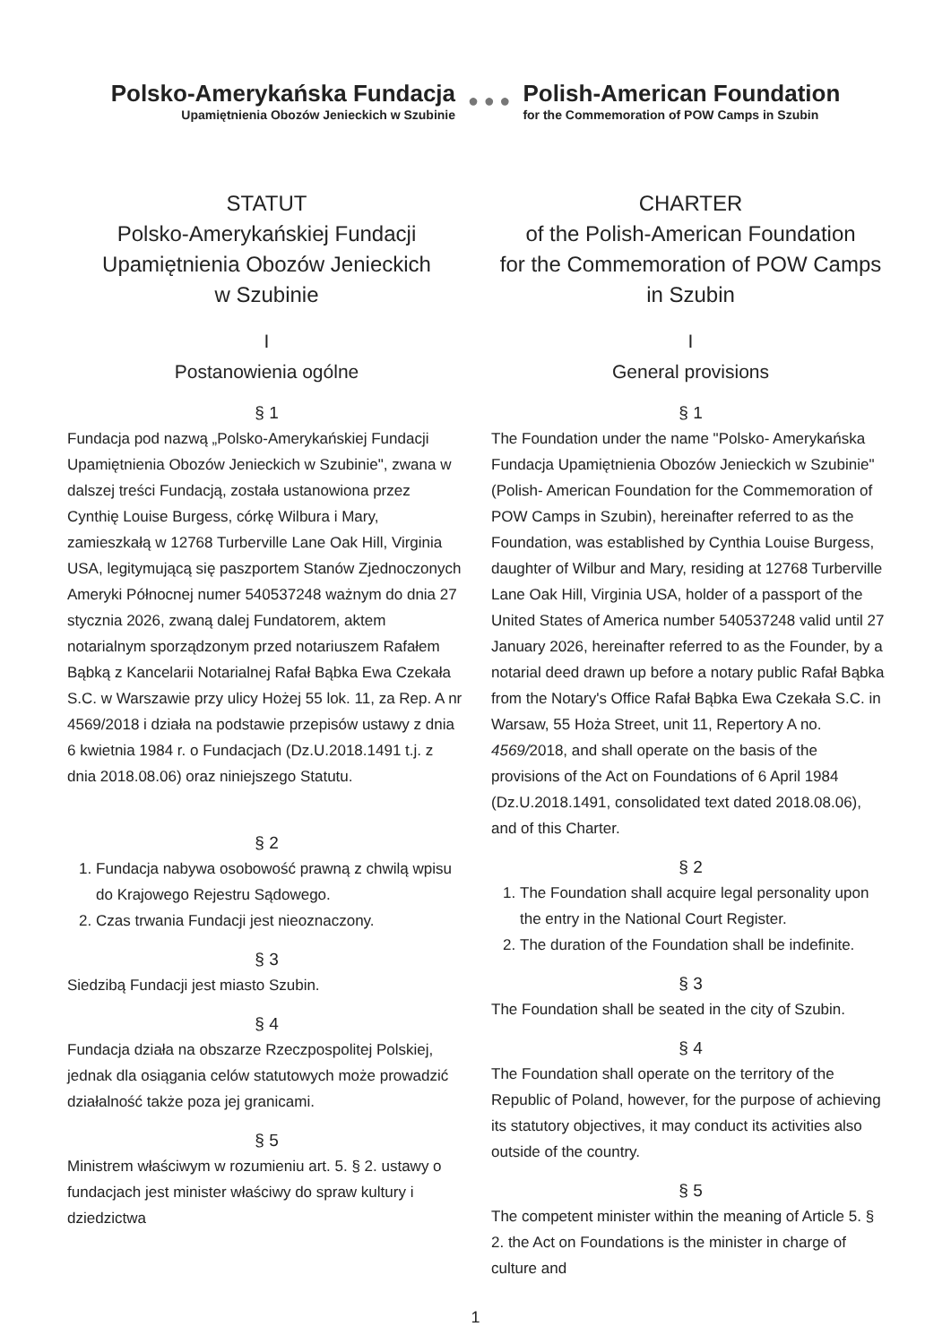Polsko-Amerykańska Fundacja
Upamiętnienia Obozów Jenieckich w Szubinie
● ● ●
Polish-American Foundation
for the Commemoration of POW Camps in Szubin
STATUT
Polsko-Amerykańskiej Fundacji
Upamiętnienia Obozów Jenieckich
w Szubinie
I
Postanowienia ogólne
§ 1
Fundacja pod nazwą „Polsko-Amerykańskiej Fundacji Upamiętnienia Obozów Jenieckich w Szubinie", zwana w dalszej treści Fundacją, została ustanowiona przez Cynthię Louise Burgess, córkę Wilbura i Mary, zamieszkałą w 12768 Turberville Lane Oak Hill, Virginia USA, legitymującą się paszportem Stanów Zjednoczonych Ameryki Północnej numer 540537248 ważnym do dnia 27 stycznia 2026, zwaną dalej Fundatorem, aktem notarialnym sporządzonym przed notariuszem Rafałem Bąbką z Kancelarii Notarialnej Rafał Bąbka Ewa Czekała S.C. w Warszawie przy ulicy Hożej 55 lok. 11, za Rep. A nr 4569/2018 i działa na podstawie przepisów ustawy z dnia 6 kwietnia 1984 r. o Fundacjach (Dz.U.2018.1491 t.j. z dnia 2018.08.06) oraz niniejszego Statutu.
§ 2
1. Fundacja nabywa osobowość prawną z chwilą wpisu do Krajowego Rejestru Sądowego.
2. Czas trwania Fundacji jest nieoznaczony.
§ 3
Siedzibą Fundacji jest miasto Szubin.
§ 4
Fundacja działa na obszarze Rzeczpospolitej Polskiej, jednak dla osiągania celów statutowych może prowadzić działalność także poza jej granicami.
§ 5
Ministrem właściwym w rozumieniu art. 5. § 2. ustawy o fundacjach jest minister właściwy do spraw kultury i dziedzictwa
CHARTER
of the Polish-American Foundation
for the Commemoration of POW Camps
in Szubin
I
General provisions
§ 1
The Foundation under the name "Polsko- Amerykańska Fundacja Upamiętnienia Obozów Jenieckich w Szubinie" (Polish- American Foundation for the Commemoration of POW Camps in Szubin), hereinafter referred to as the Foundation, was established by Cynthia Louise Burgess, daughter of Wilbur and Mary, residing at 12768 Turberville Lane Oak Hill, Virginia USA, holder of a passport of the United States of America number 540537248 valid until 27 January 2026, hereinafter referred to as the Founder, by a notarial deed drawn up before a notary public Rafał Bąbka from the Notary's Office Rafał Bąbka Ewa Czekała S.C. in Warsaw, 55 Hoża Street, unit 11, Repertory A no. 4569/2018, and shall operate on the basis of the provisions of the Act on Foundations of 6 April 1984 (Dz.U.2018.1491, consolidated text dated 2018.08.06), and of this Charter.
§ 2
1. The Foundation shall acquire legal personality upon the entry in the National Court Register.
2. The duration of the Foundation shall be indefinite.
§ 3
The Foundation shall be seated in the city of Szubin.
§ 4
The Foundation shall operate on the territory of the Republic of Poland, however, for the purpose of achieving its statutory objectives, it may conduct its activities also outside of the country.
§ 5
The competent minister within the meaning of Article 5. § 2. the Act on Foundations is the minister in charge of culture and
1